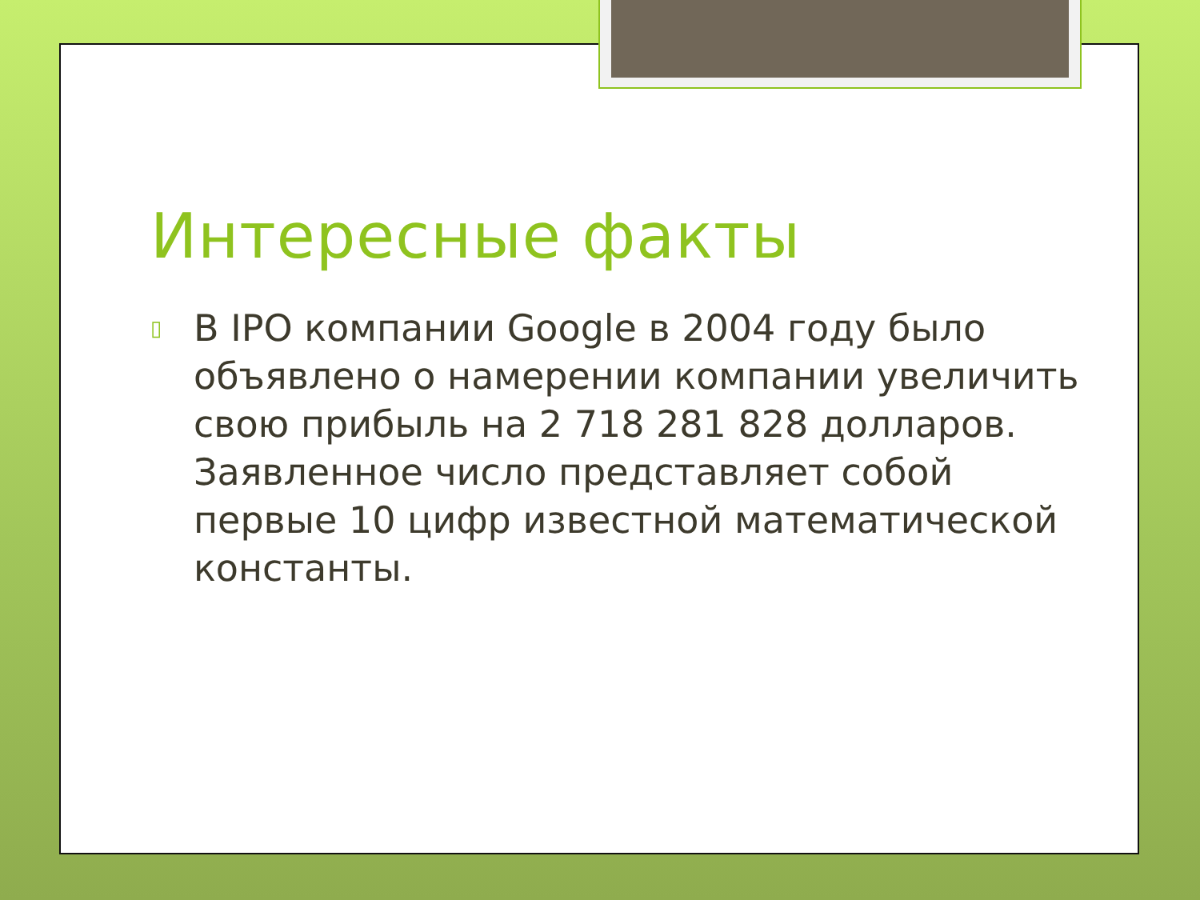Интересные факты
▯ В IPO компании Google в 2004 году было объявлено о намерении компании увеличить свою прибыль на 2 718 281 828 долларов. Заявленное число представляет собой первые 10 цифр известной математической константы.